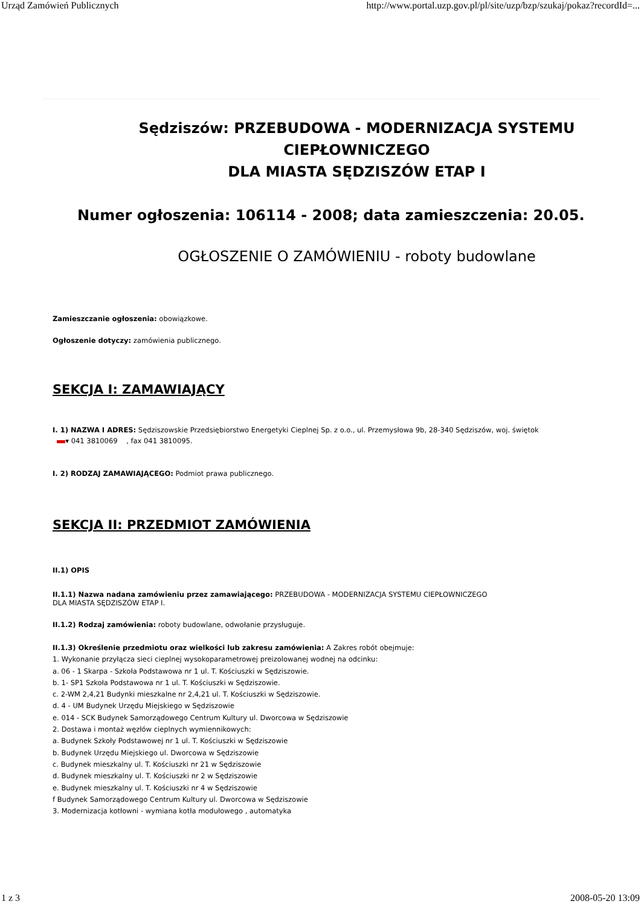Urząd Zamówień Publicznych http://www.portal.uzp.gov.pl/pl/site/uzp/bzp/szukaj/pokaz?recordId=...
Sędziszów: PRZEBUDOWA - MODERNIZACJA SYSTEMU CIEPŁOWNICZEGO
DLA MIASTA SĘDZISZÓW ETAP I
Numer ogłoszenia: 106114 - 2008; data zamieszczenia: 20.05.
OGŁOSZENIE O ZAMÓWIENIU - roboty budowlane
Zamieszczanie ogłoszenia: obowiązkowe.
Ogłoszenie dotyczy: zamówienia publicznego.
SEKCJA I: ZAMAWIAJĄCY
I. 1) NAZWA I ADRES: Sędziszowskie Przedsiębiorstwo Energetyki Cieplnej Sp. z o.o., ul. Przemysłowa 9b, 28-340 Sędziszów, woj. świętok
▾ 041 3810069 , fax 041 3810095.
I. 2) RODZAJ ZAMAWIAJĄCEGO: Podmiot prawa publicznego.
SEKCJA II: PRZEDMIOT ZAMÓWIENIA
II.1) OPIS
II.1.1) Nazwa nadana zamówieniu przez zamawiającego: PRZEBUDOWA - MODERNIZACJA SYSTEMU CIEPŁOWNICZEGO
DLA MIASTA SĘDZISZÓW ETAP I.
II.1.2) Rodzaj zamówienia: roboty budowlane, odwołanie przysługuje.
II.1.3) Określenie przedmiotu oraz wielkości lub zakresu zamówienia: A Zakres robót obejmuje:
1. Wykonanie przyłącza sieci cieplnej wysokoparametrowej preizolowanej wodnej na odcinku:
a. 06 - 1 Skarpa - Szkoła Podstawowa nr 1 ul. T. Kościuszki w Sędziszowie.
b. 1- SP1 Szkoła Podstawowa nr 1 ul. T. Kościuszki w Sędziszowie.
c. 2-WM 2,4,21 Budynki mieszkalne nr 2,4,21 ul. T. Kościuszki w Sędziszowie.
d. 4 - UM Budynek Urzędu Miejskiego w Sędziszowie
e. 014 - SCK Budynek Samorządowego Centrum Kultury ul. Dworcowa w Sędziszowie
2. Dostawa i montaż węzłów cieplnych wymiennikowych:
a. Budynek Szkoły Podstawowej nr 1 ul. T. Kościuszki w Sędziszowie
b. Budynek Urzędu Miejskiego ul. Dworcowa w Sędziszowie
c. Budynek mieszkalny ul. T. Kościuszki nr 21 w Sędziszowie
d. Budynek mieszkalny ul. T. Kościuszki nr 2 w Sędziszowie
e. Budynek mieszkalny ul. T. Kościuszki nr 4 w Sędziszowie
f Budynek Samorządowego Centrum Kultury ul. Dworcowa w Sędziszowie
3. Modernizacja kotłowni - wymiana kotła modułowego , automatyka
1 z 3 2008-05-20 13:09